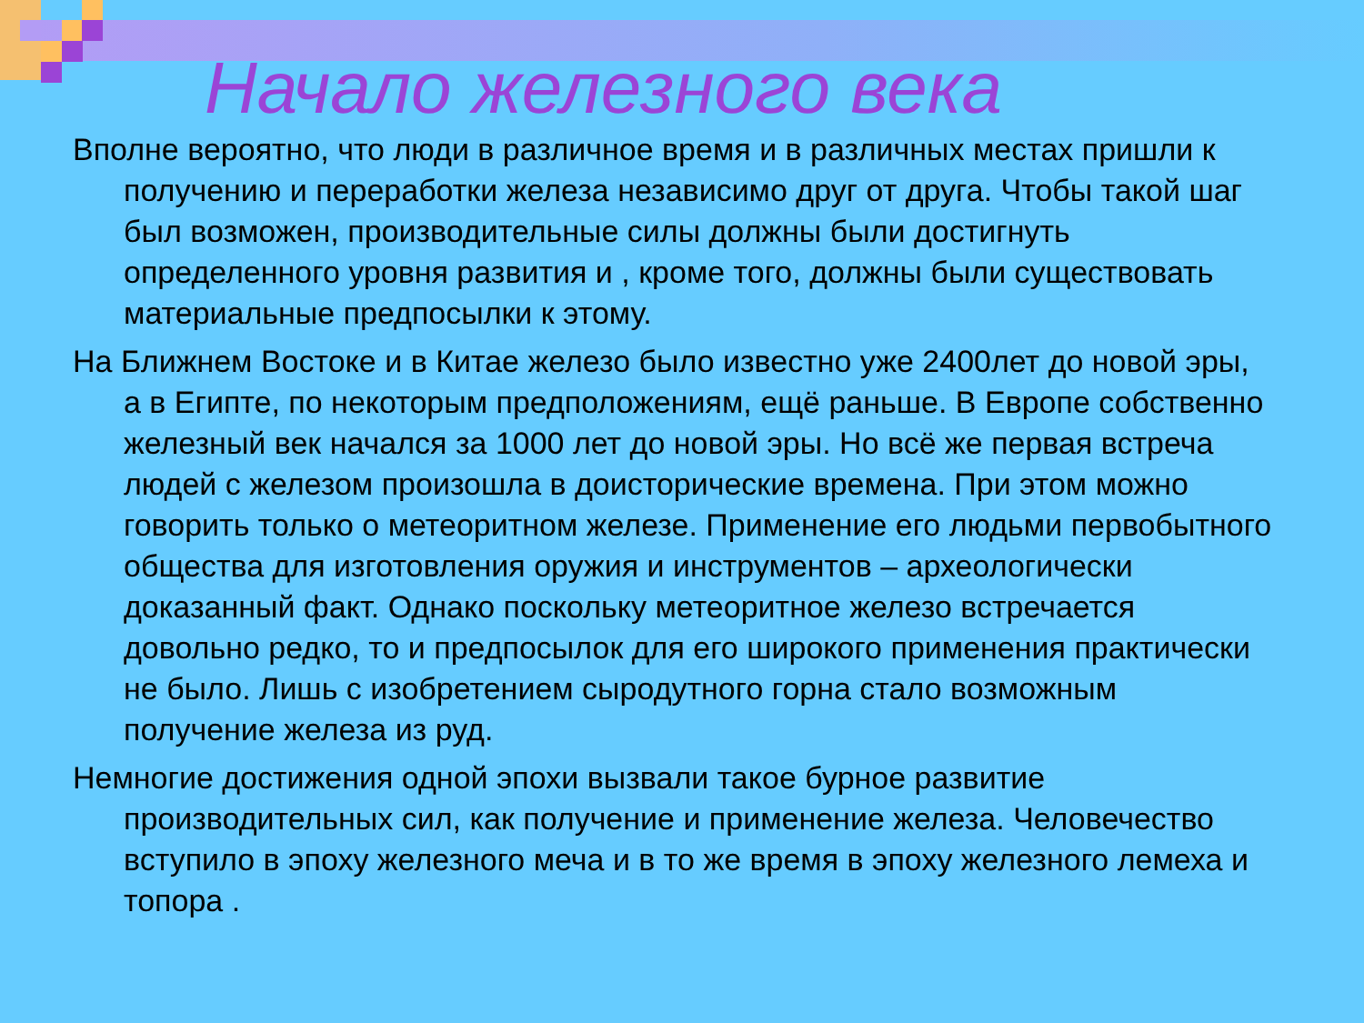Начало железного века
Вполне вероятно, что люди в различное время и в различных местах пришли к получению и переработки железа независимо друг от друга. Чтобы такой шаг был возможен, производительные силы должны были достигнуть определенного уровня развития и , кроме того, должны были существовать материальные предпосылки к этому.
На Ближнем Востоке и в Китае железо было известно уже 2400лет до новой эры, а в Египте, по некоторым предположениям, ещё раньше. В Европе собственно железный век начался за 1000 лет до новой эры. Но всё же первая встреча людей с железом произошла в доисторические времена. При этом можно говорить только о метеоритном железе. Применение его людьми первобытного общества для изготовления оружия и инструментов – археологически доказанный факт. Однако поскольку метеоритное железо встречается довольно редко, то и предпосылок для его широкого применения практически не было. Лишь с изобретением сыродутного горна стало возможным получение железа из руд.
Немногие достижения одной эпохи вызвали такое бурное развитие производительных сил, как получение и применение железа. Человечество вступило в эпоху железного меча и в то же время в эпоху железного лемеха и топора .